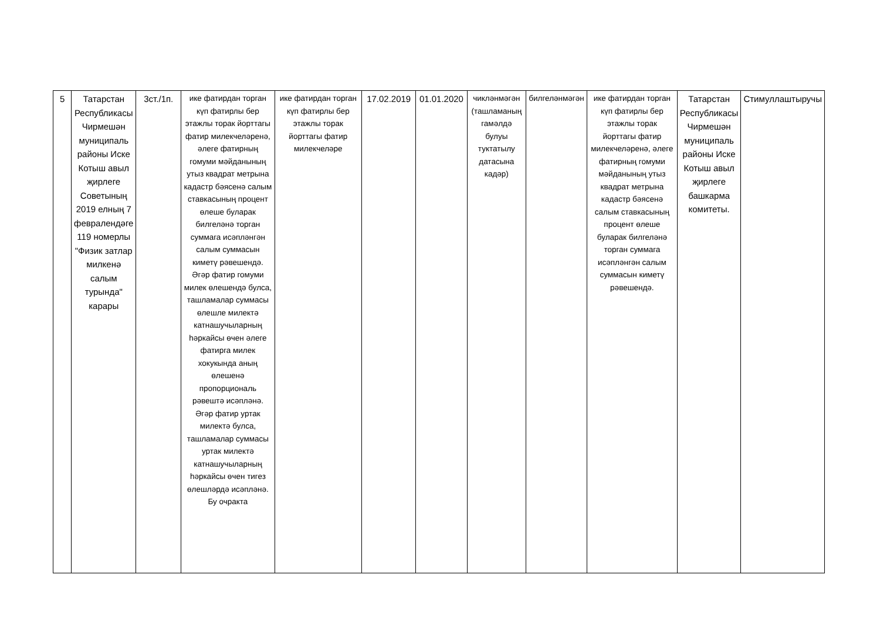| 5 | Татарстан Республикасы Чирмешән муниципаль районы Иске Котыш авыл җирлеге Советының 2019 елның 7 февралендәге 119 номерлы "Физик затлар милкенә салым турында" карары | 3ст./1п. | ике фатирдан торган күп фатирлы бер этажлы торак йорттагы фатир милекчеләренә, әлеге фатирның гомуми мәйданының утыз квадрат метрына кадастр бәясенә салым ставкасының процент өлеше буларак билгеләнә торган суммага исәпләнгән салым суммасын киметү рәвешендә. Әгәр фатир гомуми милек өлешендә булса, ташламалар суммасы өлешле милектә катнашучыларның һәркайсы өчен әлеге фатирга милек хокукында аның өлешенә пропорциональ рәвештә исәпләнә. Әгәр фатир уртак милектә булса, ташламалар суммасы уртак милектә катнашучыларның һәркайсы өчен тигез өлешләрдә исәпләнә. Бу очракта | ике фатирдан торган күп фатирлы бер этажлы торак йорттагы фатир милекчеләре | 17.02.2019 | 01.01.2020 | чикләнмәгән (ташламаның гамәлдә булуы туктатылу датасына кадәр) | билгеләнмәгән | ике фатирдан торган күп фатирлы бер этажлы торак йорттагы фатир милекчеләренә, әлеге фатирның гомуми мәйданының утыз квадрат метрына кадастр бәясенә салым ставкасының процент өлеше буларак билгеләнә торган суммага исәпләнгән салым суммасын киметү рәвешендә. | Татарстан Республикасы Чирмешән муниципаль районы Иске Котыш авыл җирлеге башкарма комитеты. | Стимуллаштыручы |